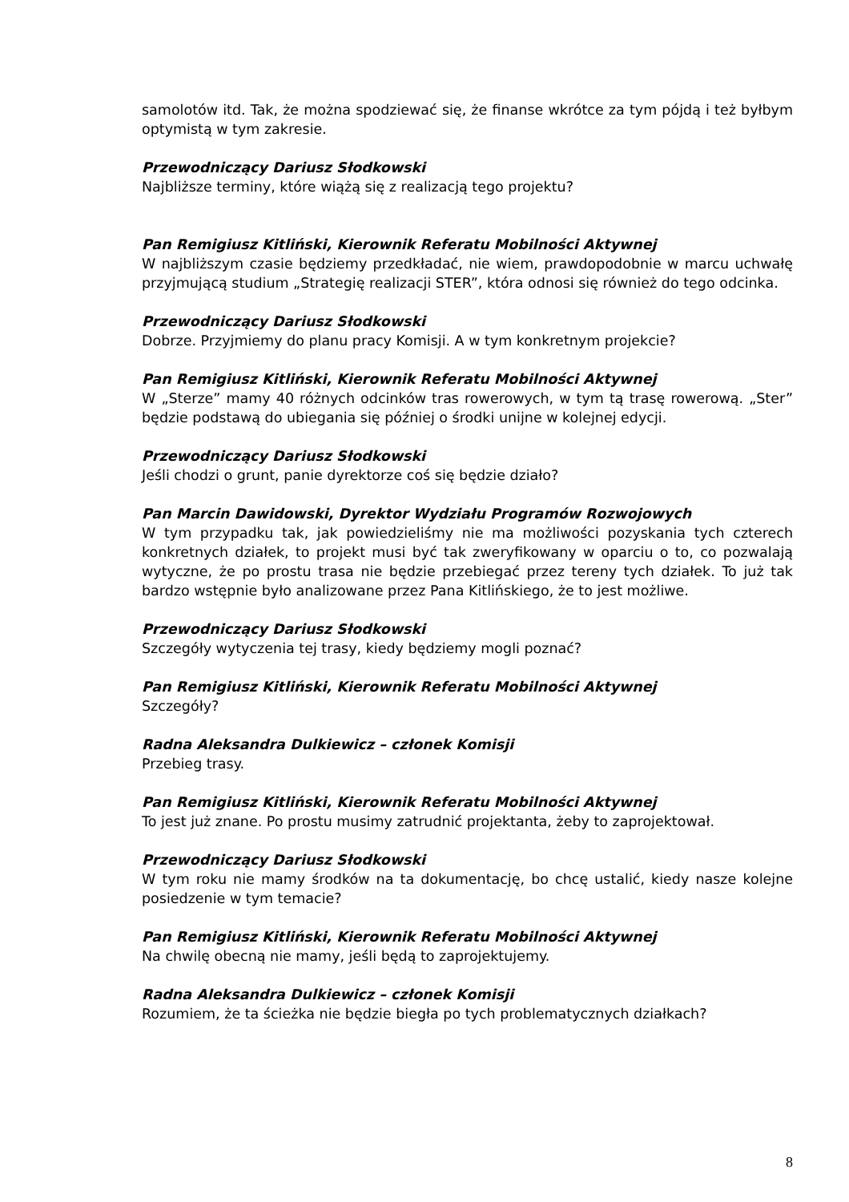samolotów itd. Tak, że można spodziewać się, że finanse wkrótce za tym pójdą i też byłbym optymistą w tym zakresie.
Przewodniczący Dariusz Słodkowski
Najbliższe terminy, które wiążą się z realizacją tego projektu?
Pan Remigiusz Kitliński, Kierownik Referatu Mobilności Aktywnej
W najbliższym czasie będziemy przedkładać, nie wiem, prawdopodobnie w marcu uchwałę przyjmującą studium „Strategię realizacji STER”, która odnosi się również do tego odcinka.
Przewodniczący Dariusz Słodkowski
Dobrze. Przyjmiemy do planu pracy Komisji. A w tym konkretnym projekcie?
Pan Remigiusz Kitliński, Kierownik Referatu Mobilności Aktywnej
W „Sterze” mamy 40 różnych odcinków tras rowerowych, w tym tą trasę rowerową. „Ster” będzie podstawą do ubiegania się później o środki unijne w kolejnej edycji.
Przewodniczący Dariusz Słodkowski
Jeśli chodzi o grunt, panie dyrektorze coś się będzie działo?
Pan Marcin Dawidowski, Dyrektor Wydziału Programów Rozwojowych
W tym przypadku tak, jak powiedzieliśmy nie ma możliwości pozyskania tych czterech konkretnych działek, to projekt musi być tak zweryfikowany w oparciu o to, co pozwalają wytyczne, że po prostu trasa nie będzie przebiegać przez tereny tych działek. To już tak bardzo wstępnie było analizowane przez Pana Kitlińskiego, że to jest możliwe.
Przewodniczący Dariusz Słodkowski
Szczegóły wytyczenia tej trasy, kiedy będziemy mogli poznać?
Pan Remigiusz Kitliński, Kierownik Referatu Mobilności Aktywnej
Szczegóły?
Radna Aleksandra Dulkiewicz – członek Komisji
Przebieg trasy.
Pan Remigiusz Kitliński, Kierownik Referatu Mobilności Aktywnej
To jest już znane. Po prostu musimy zatrudnić projektanta, żeby to zaprojektował.
Przewodniczący Dariusz Słodkowski
W tym roku nie mamy środków na ta dokumentację, bo chcę ustalić, kiedy nasze kolejne posiedzenie w tym temacie?
Pan Remigiusz Kitliński, Kierownik Referatu Mobilności Aktywnej
Na chwilę obecną nie mamy, jeśli będą to zaprojektujemy.
Radna Aleksandra Dulkiewicz – członek Komisji
Rozumiem, że ta ścieżka nie będzie biegła po tych problematycznych działkach?
8